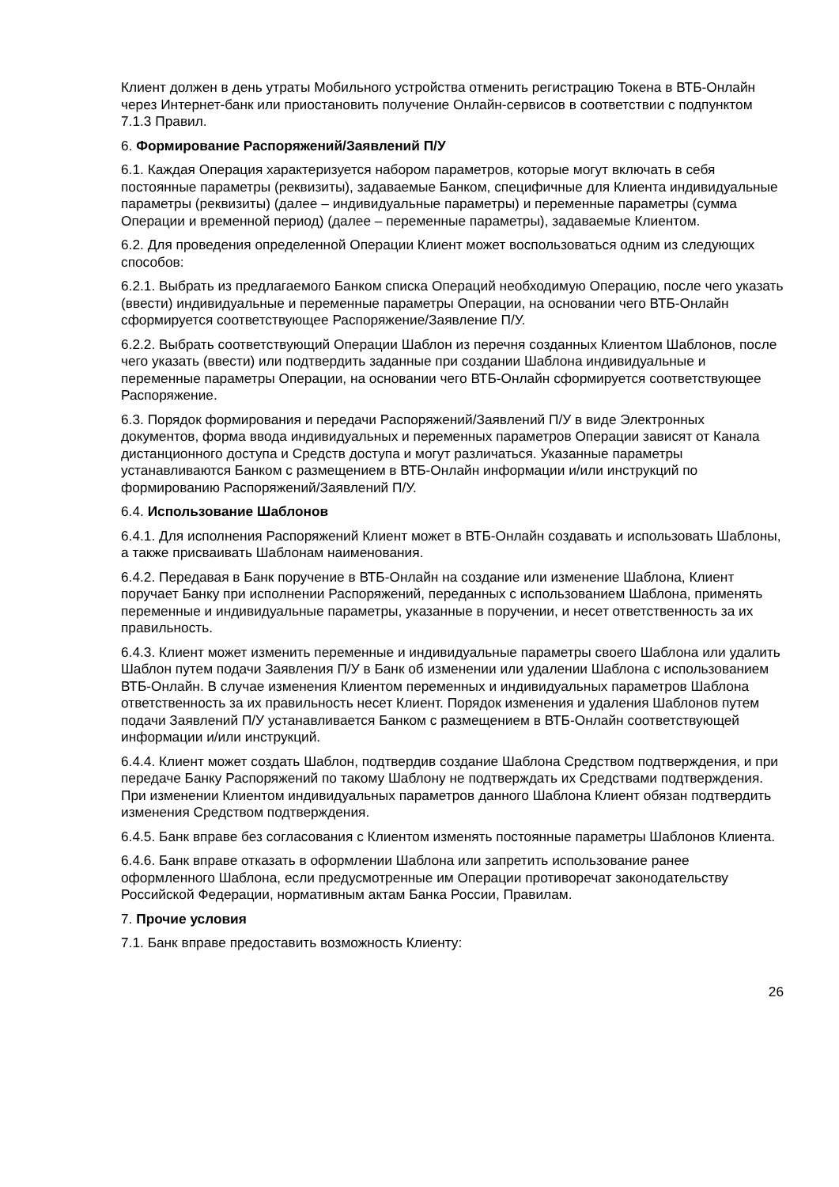Клиент должен в день утраты Мобильного устройства отменить регистрацию Токена в ВТБ-Онлайн через Интернет-банк или приостановить получение Онлайн-сервисов в соответствии с подпунктом 7.1.3 Правил.
6. Формирование Распоряжений/Заявлений П/У
6.1. Каждая Операция характеризуется набором параметров, которые могут включать в себя постоянные параметры (реквизиты), задаваемые Банком, специфичные для Клиента индивидуальные параметры (реквизиты) (далее – индивидуальные параметры) и переменные параметры (сумма Операции и временной период) (далее – переменные параметры), задаваемые Клиентом.
6.2. Для проведения определенной Операции Клиент может воспользоваться одним из следующих способов:
6.2.1. Выбрать из предлагаемого Банком списка Операций необходимую Операцию, после чего указать (ввести) индивидуальные и переменные параметры Операции, на основании чего ВТБ-Онлайн сформируется соответствующее Распоряжение/Заявление П/У.
6.2.2. Выбрать соответствующий Операции Шаблон из перечня созданных Клиентом Шаблонов, после чего указать (ввести) или подтвердить заданные при создании Шаблона индивидуальные и переменные параметры Операции, на основании чего ВТБ-Онлайн сформируется соответствующее Распоряжение.
6.3. Порядок формирования и передачи Распоряжений/Заявлений П/У в виде Электронных документов, форма ввода индивидуальных и переменных параметров Операции зависят от Канала дистанционного доступа и Средств доступа и могут различаться. Указанные параметры устанавливаются Банком с размещением в ВТБ-Онлайн информации и/или инструкций по формированию Распоряжений/Заявлений П/У.
6.4. Использование Шаблонов
6.4.1. Для исполнения Распоряжений Клиент может в ВТБ-Онлайн создавать и использовать Шаблоны, а также присваивать Шаблонам наименования.
6.4.2. Передавая в Банк поручение в ВТБ-Онлайн на создание или изменение Шаблона, Клиент поручает Банку при исполнении Распоряжений, переданных с использованием Шаблона, применять переменные и индивидуальные параметры, указанные в поручении, и несет ответственность за их правильность.
6.4.3. Клиент может изменить переменные и индивидуальные параметры своего Шаблона или удалить Шаблон путем подачи Заявления П/У в Банк об изменении или удалении Шаблона с использованием ВТБ-Онлайн. В случае изменения Клиентом переменных и индивидуальных параметров Шаблона ответственность за их правильность несет Клиент. Порядок изменения и удаления Шаблонов путем подачи Заявлений П/У устанавливается Банком с размещением в ВТБ-Онлайн соответствующей информации и/или инструкций.
6.4.4. Клиент может создать Шаблон, подтвердив создание Шаблона Средством подтверждения, и при передаче Банку Распоряжений по такому Шаблону не подтверждать их Средствами подтверждения. При изменении Клиентом индивидуальных параметров данного Шаблона Клиент обязан подтвердить изменения Средством подтверждения.
6.4.5. Банк вправе без согласования с Клиентом изменять постоянные параметры Шаблонов Клиента.
6.4.6. Банк вправе отказать в оформлении Шаблона или запретить использование ранее оформленного Шаблона, если предусмотренные им Операции противоречат законодательству Российской Федерации, нормативным актам Банка России, Правилам.
7. Прочие условия
7.1. Банк вправе предоставить возможность Клиенту:
26